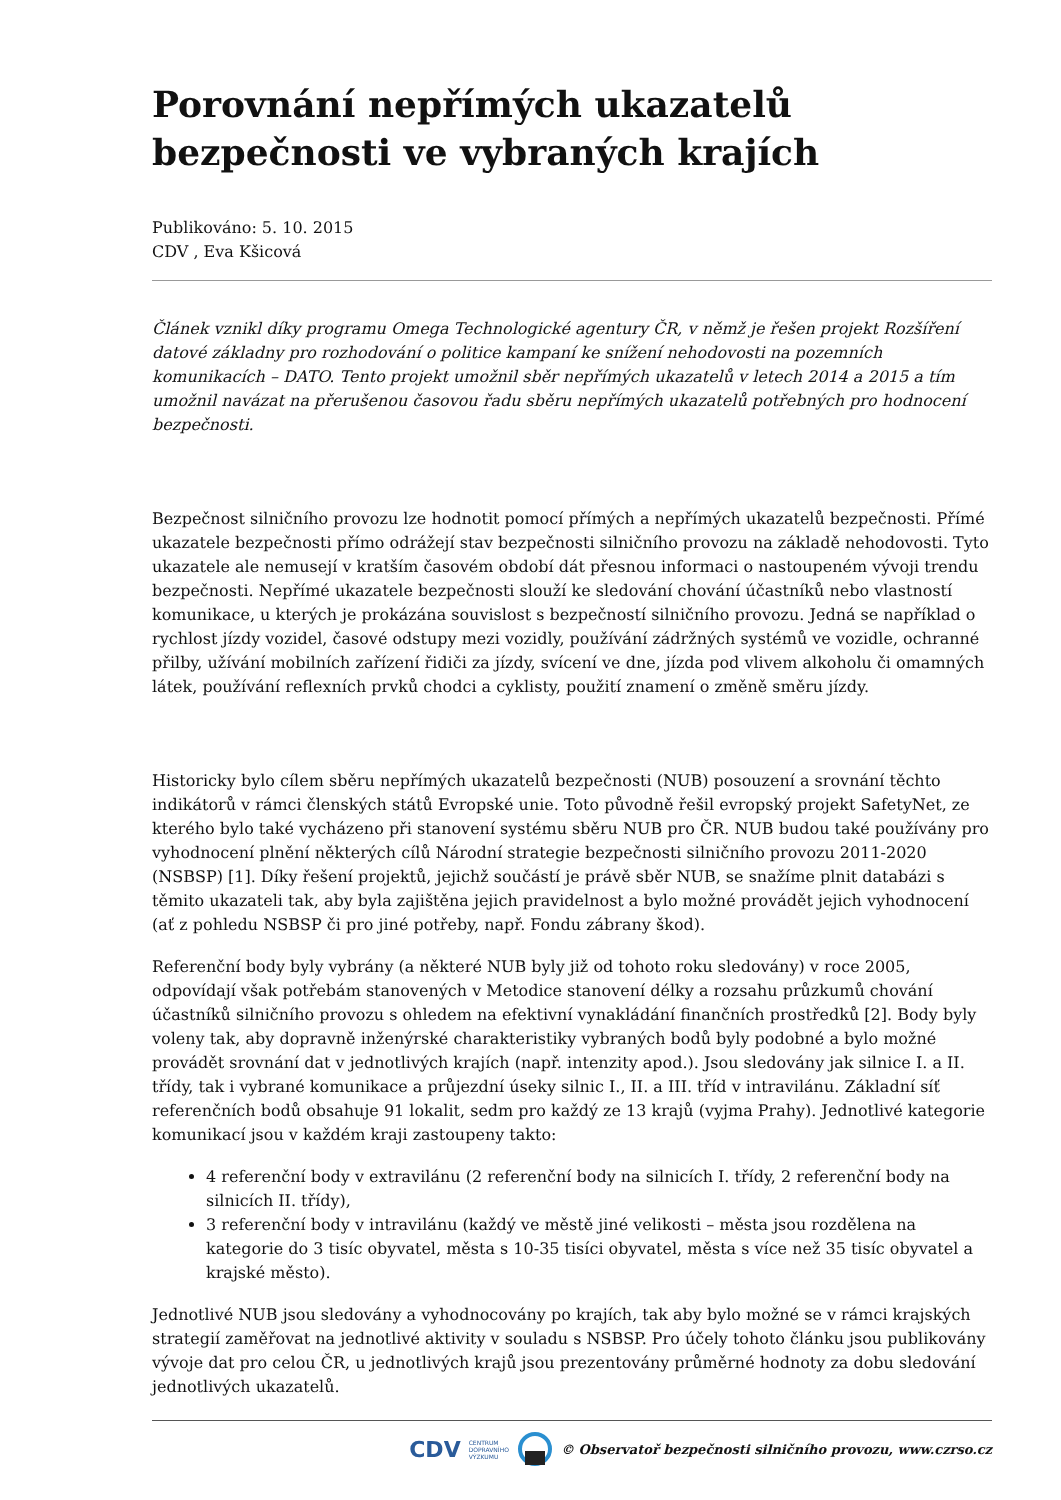Porovnání nepřímých ukazatelů bezpečnosti ve vybraných krajích
Publikováno: 5. 10. 2015
CDV , Eva Kšicová
Článek vznikl díky programu Omega Technologické agentury ČR, v němž je řešen projekt Rozšíření datové základny pro rozhodování o politice kampaní ke snížení nehodovosti na pozemních komunikacích – DATO. Tento projekt umožnil sběr nepřímých ukazatelů v letech 2014 a 2015 a tím umožnil navázat na přerušenou časovou řadu sběru nepřímých ukazatelů potřebných pro hodnocení bezpečnosti.
Bezpečnost silničního provozu lze hodnotit pomocí přímých a nepřímých ukazatelů bezpečnosti. Přímé ukazatele bezpečnosti přímo odrážejí stav bezpečnosti silničního provozu na základě nehodovosti. Tyto ukazatele ale nemusejí v kratším časovém období dát přesnou informaci o nastoupeném vývoji trendu bezpečnosti. Nepřímé ukazatele bezpečnosti slouží ke sledování chování účastníků nebo vlastností komunikace, u kterých je prokázána souvislost s bezpečností silničního provozu. Jedná se například o rychlost jízdy vozidel, časové odstupy mezi vozidly, používání zádržných systémů ve vozidle, ochranné přilby, užívání mobilních zařízení řidiči za jízdy, svícení ve dne, jízda pod vlivem alkoholu či omamných látek, používání reflexních prvků chodci a cyklisty, použití znamení o změně směru jízdy.
Historicky bylo cílem sběru nepřímých ukazatelů bezpečnosti (NUB) posouzení a srovnání těchto indikátorů v rámci členských států Evropské unie. Toto původně řešil evropský projekt SafetyNet, ze kterého bylo také vycházeno při stanovení systému sběru NUB pro ČR. NUB budou také používány pro vyhodnocení plnění některých cílů Národní strategie bezpečnosti silničního provozu 2011-2020 (NSBSP) [1]. Díky řešení projektů, jejichž součástí je právě sběr NUB, se snažíme plnit databázi s těmito ukazateli tak, aby byla zajištěna jejich pravidelnost a bylo možné provádět jejich vyhodnocení (ať z pohledu NSBSP či pro jiné potřeby, např. Fondu zábrany škod).
Referenční body byly vybrány (a některé NUB byly již od tohoto roku sledovány) v roce 2005, odpovídají však potřebám stanovených v Metodice stanovení délky a rozsahu průzkumů chování účastníků silničního provozu s ohledem na efektivní vynakládání finančních prostředků [2]. Body byly voleny tak, aby dopravně inženýrské charakteristiky vybraných bodů byly podobné a bylo možné provádět srovnání dat v jednotlivých krajích (např. intenzity apod.). Jsou sledovány jak silnice I. a II. třídy, tak i vybrané komunikace a průjezdní úseky silnic I., II. a III. tříd v intravilánu. Základní síť referenčních bodů obsahuje 91 lokalit, sedm pro každý ze 13 krajů (vyjma Prahy). Jednotlivé kategorie komunikací jsou v každém kraji zastoupeny takto:
4 referenční body v extravilánu (2 referenční body na silnicích I. třídy, 2 referenční body na silnicích II. třídy),
3 referenční body v intravilánu (každý ve městě jiné velikosti – města jsou rozdělena na kategorie do 3 tisíc obyvatel, města s 10-35 tisíci obyvatel, města s více než 35 tisíc obyvatel a krajské město).
Jednotlivé NUB jsou sledovány a vyhodnocovány po krajích, tak aby bylo možné se v rámci krajských strategií zaměřovat na jednotlivé aktivity v souladu s NSBSP. Pro účely tohoto článku jsou publikovány vývoje dat pro celou ČR, u jednotlivých krajů jsou prezentovány průměrné hodnoty za dobu sledování jednotlivých ukazatelů.
CDV CENTRUM
DOPRAVNÍHO
VÝZKUMU © Observatoř bezpečnosti silničního provozu, www.czrso.cz